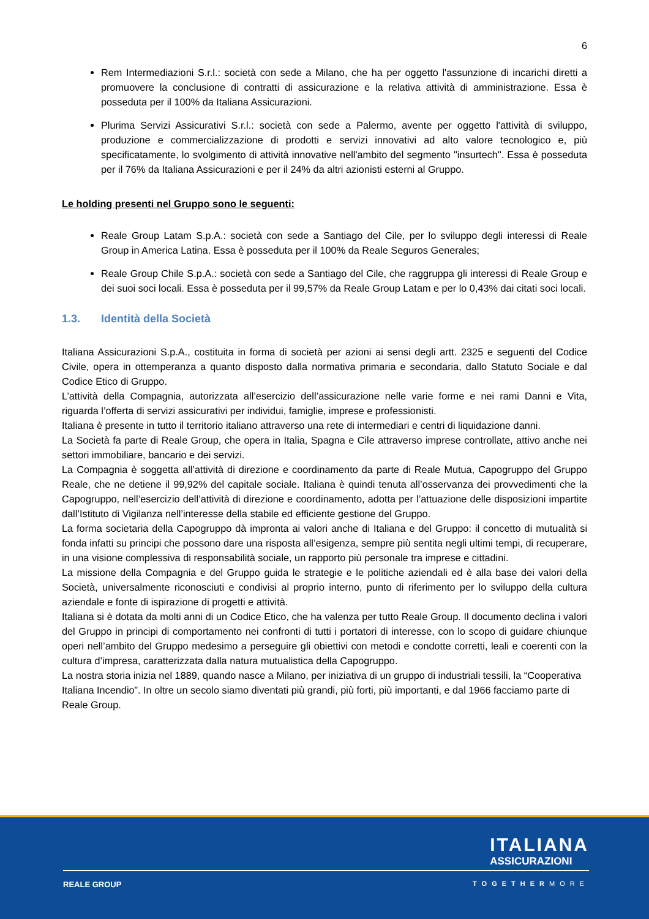6
Rem Intermediazioni S.r.l.: società con sede a Milano, che ha per oggetto l'assunzione di incarichi diretti a promuovere la conclusione di contratti di assicurazione e la relativa attività di amministrazione. Essa è posseduta per il 100% da Italiana Assicurazioni.
Plurima Servizi Assicurativi S.r.l.: società con sede a Palermo, avente per oggetto l'attività di sviluppo, produzione e commercializzazione di prodotti e servizi innovativi ad alto valore tecnologico e, più specificatamente, lo svolgimento di attività innovative nell'ambito del segmento "insurtech". Essa è posseduta per il 76% da Italiana Assicurazioni e per il 24% da altri azionisti esterni al Gruppo.
Le holding presenti nel Gruppo sono le seguenti:
Reale Group Latam S.p.A.: società con sede a Santiago del Cile, per lo sviluppo degli interessi di Reale Group in America Latina. Essa è posseduta per il 100% da Reale Seguros Generales;
Reale Group Chile S.p.A.: società con sede a Santiago del Cile, che raggruppa gli interessi di Reale Group e dei suoi soci locali. Essa è posseduta per il 99,57% da Reale Group Latam e per lo 0,43% dai citati soci locali.
1.3. Identità della Società
Italiana Assicurazioni S.p.A., costituita in forma di società per azioni ai sensi degli artt. 2325 e seguenti del Codice Civile, opera in ottemperanza a quanto disposto dalla normativa primaria e secondaria, dallo Statuto Sociale e dal Codice Etico di Gruppo.
L’attività della Compagnia, autorizzata all’esercizio dell’assicurazione nelle varie forme e nei rami Danni e Vita, riguarda l’offerta di servizi assicurativi per individui, famiglie, imprese e professionisti.
Italiana è presente in tutto il territorio italiano attraverso una rete di intermediari e centri di liquidazione danni.
La Società fa parte di Reale Group, che opera in Italia, Spagna e Cile attraverso imprese controllate, attivo anche nei settori immobiliare, bancario e dei servizi.
La Compagnia è soggetta all’attività di direzione e coordinamento da parte di Reale Mutua, Capogruppo del Gruppo Reale, che ne detiene il 99,92% del capitale sociale. Italiana è quindi tenuta all’osservanza dei provvedimenti che la Capogruppo, nell’esercizio dell’attività di direzione e coordinamento, adotta per l’attuazione delle disposizioni impartite dall’Istituto di Vigilanza nell’interesse della stabile ed efficiente gestione del Gruppo.
La forma societaria della Capogruppo dà impronta ai valori anche di Italiana e del Gruppo: il concetto di mutualità si fonda infatti su principi che possono dare una risposta all’esigenza, sempre più sentita negli ultimi tempi, di recuperare, in una visione complessiva di responsabilità sociale, un rapporto più personale tra imprese e cittadini.
La missione della Compagnia e del Gruppo guida le strategie e le politiche aziendali ed è alla base dei valori della Società, universalmente riconosciuti e condivisi al proprio interno, punto di riferimento per lo sviluppo della cultura aziendale e fonte di ispirazione di progetti e attività.
Italiana si è dotata da molti anni di un Codice Etico, che ha valenza per tutto Reale Group. Il documento declina i valori del Gruppo in principi di comportamento nei confronti di tutti i portatori di interesse, con lo scopo di guidare chiunque operi nell’ambito del Gruppo medesimo a perseguire gli obiettivi con metodi e condotte corretti, leali e coerenti con la cultura d’impresa, caratterizzata dalla natura mutualistica della Capogruppo.
La nostra storia inizia nel 1889, quando nasce a Milano, per iniziativa di un gruppo di industriali tessili, la “Cooperativa Italiana Incendio”. In oltre un secolo siamo diventati più grandi, più forti, più importanti, e dal 1966 facciamo parte di Reale Group.
ITALIANA
ASSICURAZIONI
REALE GROUP TOGETHERMORE